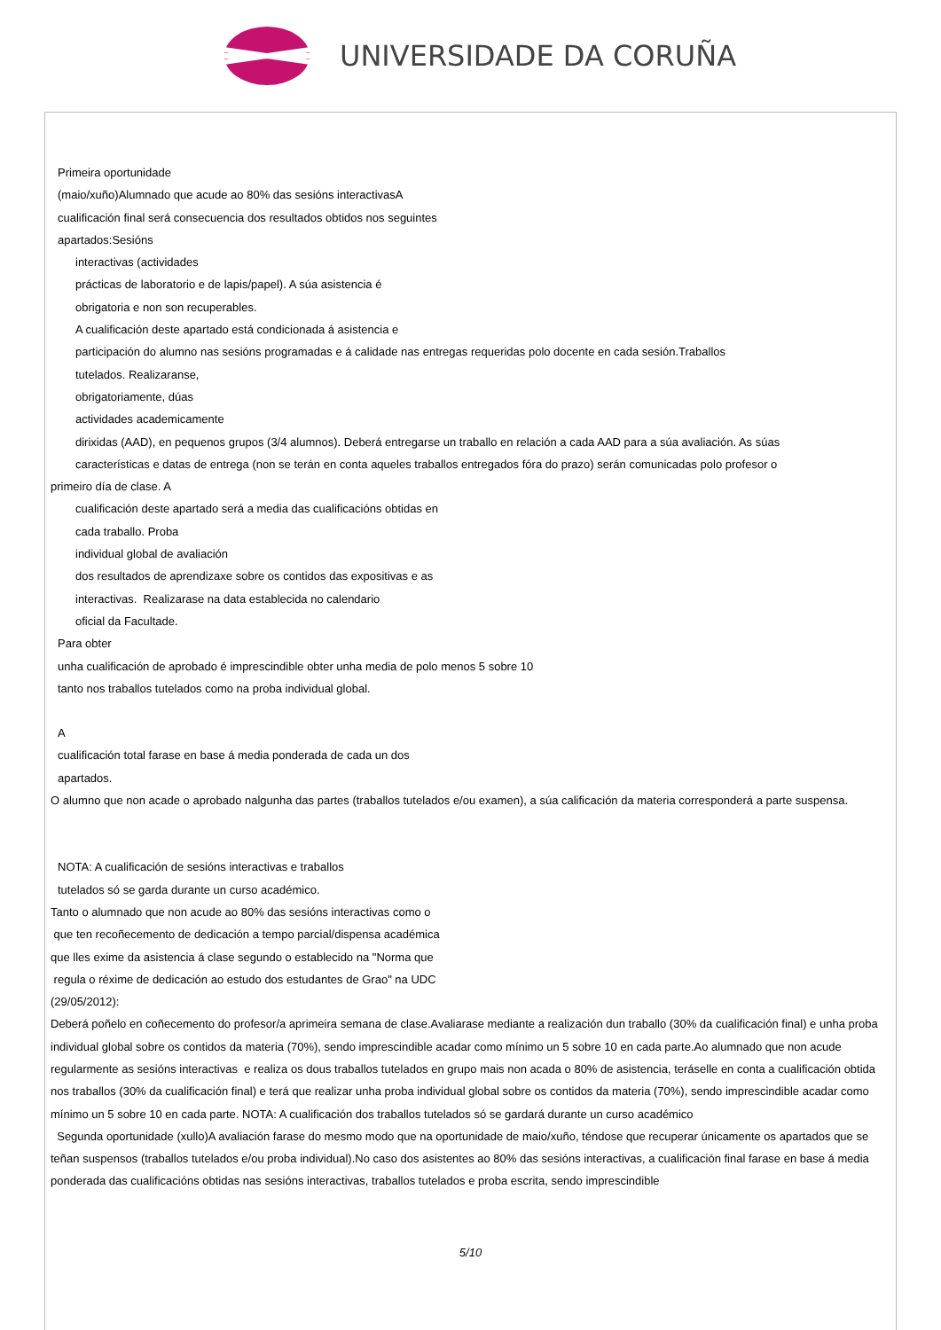UNIVERSIDADE DA CORUÑA
Primeira oportunidade
(maio/xuño)Alumnado que acude ao 80% das sesións interactivasA
cualificación final será consecuencia dos resultados obtidos nos seguintes
apartados:Sesións
interactivas (actividades
prácticas de laboratorio e de lapis/papel). A súa asistencia é
obrigatoria e non son recuperables.
A cualificación deste apartado está condicionada á asistencia e
participación do alumno nas sesións programadas e á calidade nas entregas requeridas polo docente en cada sesión.Traballos
tutelados. Realizaranse,
obrigatoriamente, dúas
actividades academicamente
dirixidas (AAD), en pequenos grupos (3/4 alumnos). Deberá entregarse un traballo en relación a cada AAD para a súa avaliación. As súas
características e datas de entrega (non se terán en conta aqueles traballos entregados fóra do prazo) serán comunicadas polo profesor o
primeiro día de clase. A
cualificación deste apartado será a media das cualificacións obtidas en
cada traballo. Proba
individual global de avaliación
dos resultados de aprendizaxe sobre os contidos das expositivas e as
interactivas. Realizarase na data establecida no calendario
oficial da Facultade.
Para obter
unha cualificación de aprobado é imprescindible obter unha media de polo menos 5 sobre 10
tanto nos traballos tutelados como na proba individual global.
A
cualificación total farase en base á media ponderada de cada un dos
apartados.
O alumno que non acade o aprobado nalgunha das partes (traballos tutelados e/ou examen), a súa calificación da materia corresponderá a parte suspensa.
NOTA: A cualificación de sesións interactivas e traballos
tutelados só se garda durante un curso académico.
Tanto o alumnado que non acude ao 80% das sesións interactivas como o
que ten recoñecemento de dedicación a tempo parcial/dispensa académica
que lles exime da asistencia á clase segundo o establecido na "Norma que
regula o réxime de dedicación ao estudo dos estudantes de Grao" na UDC
(29/05/2012):
Deberá poñelo en coñecemento do profesor/a aprimeira semana de clase.Avaliarase mediante a realización dun traballo (30% da cualificación final) e unha proba individual global sobre os contidos da materia (70%), sendo imprescindible acadar como mínimo un 5 sobre 10 en cada parte.Ao alumnado que non acude regularmente as sesións interactivas e realiza os dous traballos tutelados en grupo mais non acada o 80% de asistencia, teráselle en conta a cualificación obtida nos traballos (30% da cualificación final) e terá que realizar unha proba individual global sobre os contidos da materia (70%), sendo imprescindible acadar como mínimo un 5 sobre 10 en cada parte. NOTA: A cualificación dos traballos tutelados só se gardará durante un curso académico
Segunda oportunidade (xullo)A avaliación farase do mesmo modo que na oportunidade de maio/xuño, téndose que recuperar únicamente os apartados que se teñan suspensos (traballos tutelados e/ou proba individual).No caso dos asistentes ao 80% das sesións interactivas, a cualificación final farase en base á media ponderada das cualificacións obtidas nas sesións interactivas, traballos tutelados e proba escrita, sendo imprescindible
5/10